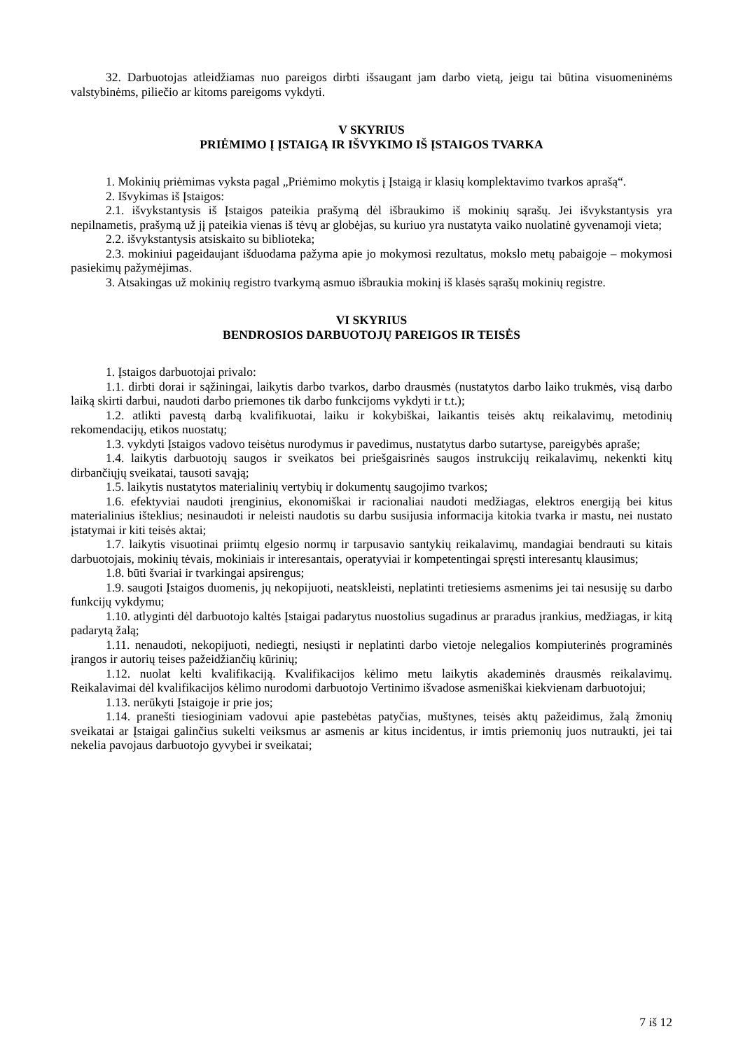32. Darbuotojas atleidžiamas nuo pareigos dirbti išsaugant jam darbo vietą, jeigu tai būtina visuomeninėms valstybinėms, piliečio ar kitoms pareigoms vykdyti.
V SKYRIUS
PRIĖMIMO Į ĮSTAIGĄ IR IŠVYKIMO IŠ ĮSTAIGOS TVARKA
1. Mokinių priėmimas vyksta pagal „Priėmimo mokytis į Įstaigą ir klasių komplektavimo tvarkos aprašą“.
2. Išvykimas iš Įstaigos:
2.1. išvykstantysis iš Įstaigos pateikia prašymą dėl išbraukimo iš mokinių sąrašų. Jei išvykstantysis yra nepilnametis, prašymą už jį pateikia vienas iš tėvų ar globėjas, su kuriuo yra nustatyta vaiko nuolatinė gyvenamoji vieta;
2.2. išvykstantysis atsiskaito su biblioteka;
2.3. mokiniui pageidaujant išduodama pažyma apie jo mokymosi rezultatus, mokslo metų pabaigoje – mokymosi pasiekimų pažymėjimas.
3. Atsakingas už mokinių registro tvarkymą asmuo išbraukia mokinį iš klasės sąrašų mokinių registre.
VI SKYRIUS
BENDROSIOS DARBUOTOJŲ PAREIGOS IR TEISĖS
1. Įstaigos darbuotojai privalo:
1.1. dirbti dorai ir sąžiningai, laikytis darbo tvarkos, darbo drausmės (nustatytos darbo laiko trukmės, visą darbo laiką skirti darbui, naudoti darbo priemones tik darbo funkcijoms vykdyti ir t.t.);
1.2. atlikti pavestą darbą kvalifikuotai, laiku ir kokybiškai, laikantis teisės aktų reikalavimų, metodinių rekomendacijų, etikos nuostatų;
1.3. vykdyti Įstaigos vadovo teisėtus nurodymus ir pavedimus, nustatytus darbo sutartyse, pareigybės apraše;
1.4. laikytis darbuotojų saugos ir sveikatos bei priešgaisrinės saugos instrukcijų reikalavimų, nekenkti kitų dirbančiųjų sveikatai, tausoti savąją;
1.5. laikytis nustatytos materialinių vertybių ir dokumentų saugojimo tvarkos;
1.6. efektyviai naudoti įrenginius, ekonomiškai ir racionaliai naudoti medžiagas, elektros energiją bei kitus materialinius išteklius; nesinaudoti ir neleisti naudotis su darbu susijusia informacija kitokia tvarka ir mastu, nei nustato įstatymai ir kiti teisės aktai;
1.7. laikytis visuotinai priimtų elgesio normų ir tarpusavio santykių reikalavimų, mandagiai bendrauti su kitais darbuotojais, mokinių tėvais, mokiniais ir interesantais, operatyviai ir kompetentingai spręsti interesantų klausimus;
1.8. būti švariai ir tvarkingai apsirengus;
1.9. saugoti Įstaigos duomenis, jų nekopijuoti, neatskleisti, neplatinti tretiesiems asmenims jei tai nesusiję su darbo funkcijų vykdymu;
1.10. atlyginti dėl darbuotojo kaltės Įstaigai padarytus nuostolius sugadinus ar praradus įrankius, medžiagas, ir kitą padarytą žalą;
1.11. nenaudoti, nekopijuoti, nediegti, nesiųsti ir neplatinti darbo vietoje nelegalios kompiuterinės programinės įrangos ir autorių teises pažeidžiančių kūrinių;
1.12. nuolat kelti kvalifikaciją. Kvalifikacijos kėlimo metu laikytis akademinės drausmės reikalavimų. Reikalavimai dėl kvalifikacijos kėlimo nurodomi darbuotojo Vertinimo išvadose asmeniškai kiekvienam darbuotojui;
1.13. nerūkyti Įstaigoje ir prie jos;
1.14. pranešti tiesioginiam vadovui apie pastebėtas patyčias, muštynes, teisės aktų pažeidimus, žalą žmonių sveikatai ar Įstaigai galinčius sukelti veiksmus ar asmenis ar kitus incidentus, ir imtis priemonių juos nutraukti, jei tai nekelia pavojaus darbuotojo gyvybei ir sveikatai;
7 iš 12